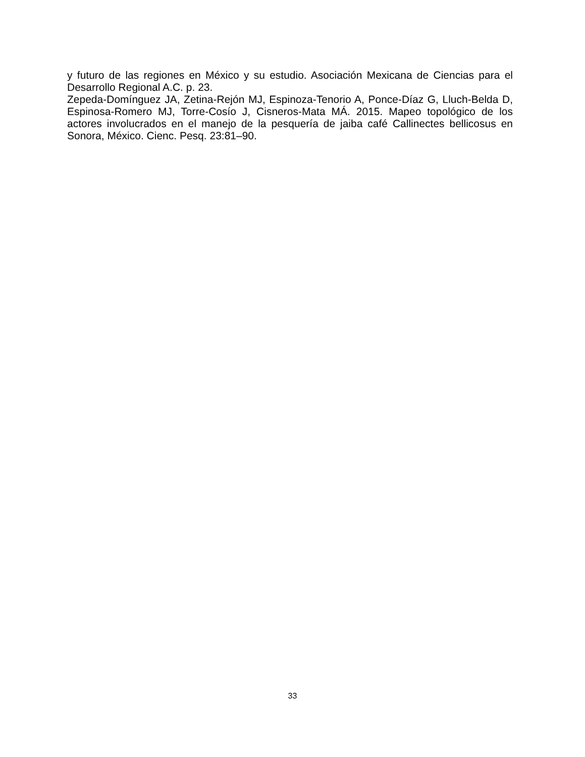y futuro de las regiones en México y su estudio. Asociación Mexicana de Ciencias para el Desarrollo Regional A.C. p. 23.
Zepeda-Domínguez JA, Zetina-Rejón MJ, Espinoza-Tenorio A, Ponce-Díaz G, Lluch-Belda D, Espinosa-Romero MJ, Torre-Cosío J, Cisneros-Mata MÁ. 2015. Mapeo topológico de los actores involucrados en el manejo de la pesquería de jaiba café Callinectes bellicosus en Sonora, México. Cienc. Pesq. 23:81–90.
33